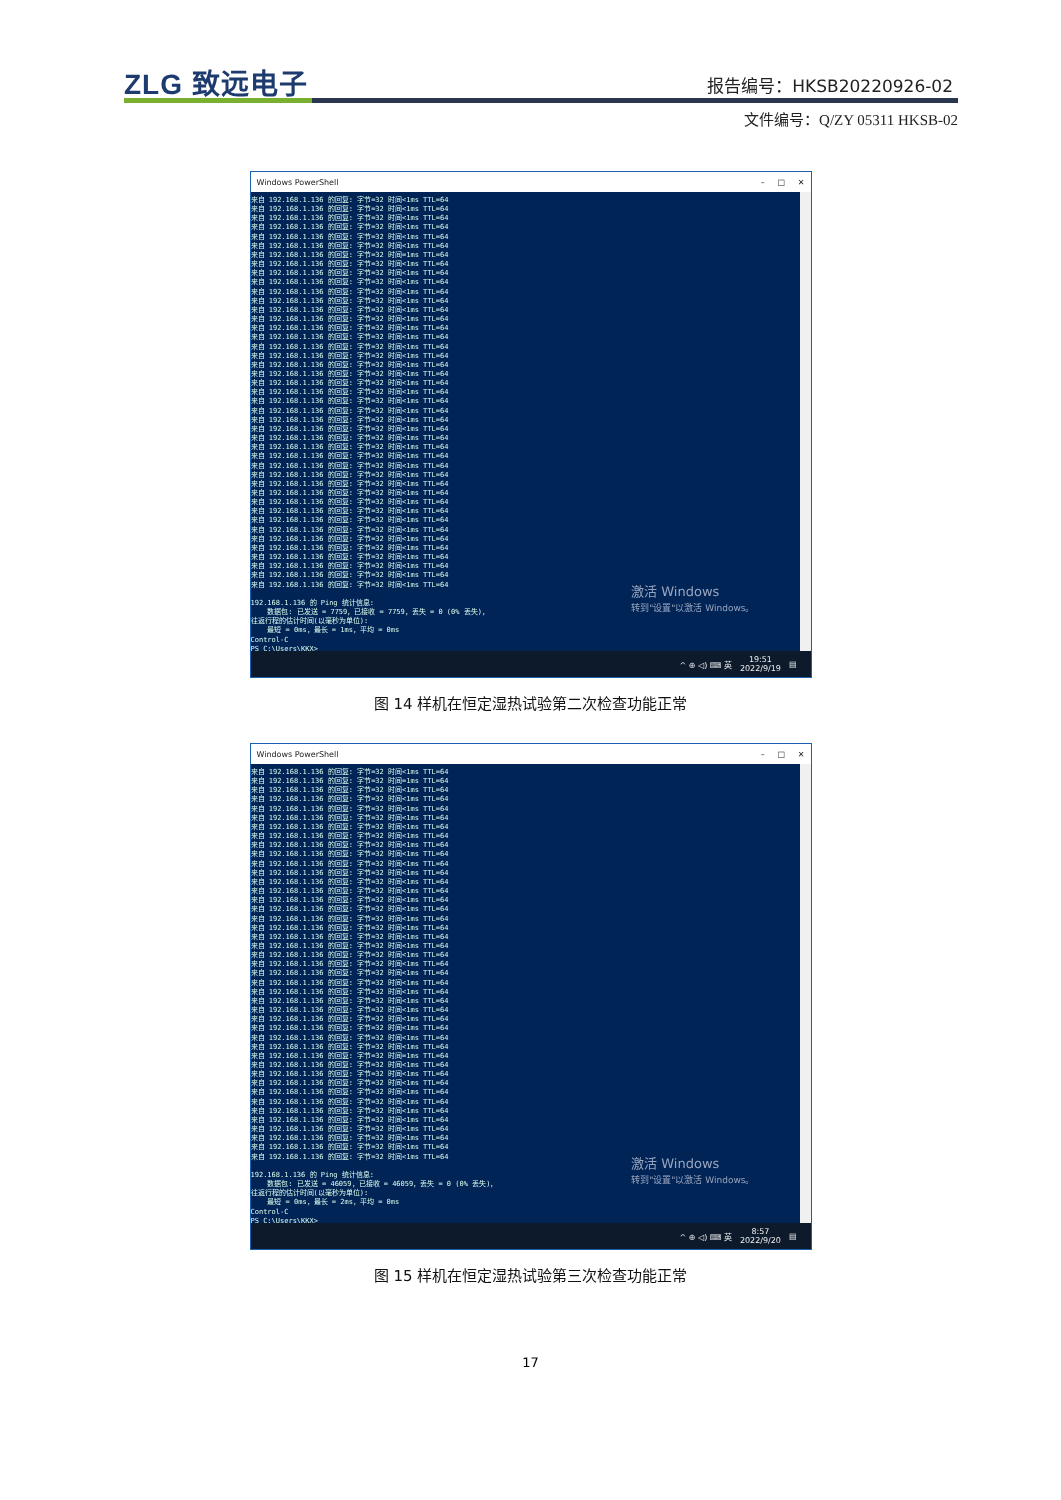ZLG 致远电子 报告编号：HKSB20220926-02
文件编号：Q/ZY 05311 HKSB-02
Windows PowerShell – □ ✕
来自 192.168.1.136 的回复: 字节=32 时间<1ms TTL=64 来自 192.168.1.136 的回复: 字节=32 时间<1ms TTL=64 来自 192.168.1.136 的回复: 字节=32 时间<1ms TTL=64 来自 192.168.1.136 的回复: 字节=32 时间<1ms TTL=64 来自 192.168.1.136 的回复: 字节=32 时间<1ms TTL=64 来自 192.168.1.136 的回复: 字节=32 时间<1ms TTL=64 来自 192.168.1.136 的回复: 字节=32 时间=1ms TTL=64 来自 192.168.1.136 的回复: 字节=32 时间<1ms TTL=64 来自 192.168.1.136 的回复: 字节=32 时间<1ms TTL=64 来自 192.168.1.136 的回复: 字节=32 时间<1ms TTL=64 来自 192.168.1.136 的回复: 字节=32 时间<1ms TTL=64 来自 192.168.1.136 的回复: 字节=32 时间<1ms TTL=64 来自 192.168.1.136 的回复: 字节=32 时间<1ms TTL=64 来自 192.168.1.136 的回复: 字节=32 时间<1ms TTL=64 来自 192.168.1.136 的回复: 字节=32 时间<1ms TTL=64 来自 192.168.1.136 的回复: 字节=32 时间<1ms TTL=64 来自 192.168.1.136 的回复: 字节=32 时间<1ms TTL=64 来自 192.168.1.136 的回复: 字节=32 时间<1ms TTL=64 来自 192.168.1.136 的回复: 字节=32 时间<1ms TTL=64 来自 192.168.1.136 的回复: 字节=32 时间<1ms TTL=64 来自 192.168.1.136 的回复: 字节=32 时间<1ms TTL=64 来自 192.168.1.136 的回复: 字节=32 时间<1ms TTL=64 来自 192.168.1.136 的回复: 字节=32 时间<1ms TTL=64 来自 192.168.1.136 的回复: 字节=32 时间<1ms TTL=64 来自 192.168.1.136 的回复: 字节=32 时间<1ms TTL=64 来自 192.168.1.136 的回复: 字节=32 时间<1ms TTL=64 来自 192.168.1.136 的回复: 字节=32 时间<1ms TTL=64 来自 192.168.1.136 的回复: 字节=32 时间<1ms TTL=64 来自 192.168.1.136 的回复: 字节=32 时间<1ms TTL=64 来自 192.168.1.136 的回复: 字节=32 时间<1ms TTL=64 来自 192.168.1.136 的回复: 字节=32 时间<1ms TTL=64 来自 192.168.1.136 的回复: 字节=32 时间<1ms TTL=64 来自 192.168.1.136 的回复: 字节=32 时间<1ms TTL=64 来自 192.168.1.136 的回复: 字节=32 时间<1ms TTL=64 来自 192.168.1.136 的回复: 字节=32 时间<1ms TTL=64 来自 192.168.1.136 的回复: 字节=32 时间<1ms TTL=64 来自 192.168.1.136 的回复: 字节=32 时间<1ms TTL=64 来自 192.168.1.136 的回复: 字节=32 时间<1ms TTL=64 来自 192.168.1.136 的回复: 字节=32 时间<1ms TTL=64 来自 192.168.1.136 的回复: 字节=32 时间<1ms TTL=64 来自 192.168.1.136 的回复: 字节=32 时间<1ms TTL=64 来自 192.168.1.136 的回复: 字节=32 时间<1ms TTL=64 来自 192.168.1.136 的回复: 字节=32 时间<1ms TTL=64 192.168.1.136 的 Ping 统计信息: 数据包: 已发送 = 7759，已接收 = 7759，丢失 = 0 (0% 丢失)， 往返行程的估计时间(以毫秒为单位): 最短 = 0ms，最长 = 1ms，平均 = 0ms Control-C PS C:\Users\KKX>
激活 Windows
转到"设置"以激活 Windows。
^ ⊕ ◁) ⌨ 英 19:51
2022/9/19 ▤
图 14 样机在恒定湿热试验第二次检查功能正常
Windows PowerShell – □ ✕
来自 192.168.1.136 的回复: 字节=32 时间<1ms TTL=64 来自 192.168.1.136 的回复: 字节=32 时间=1ms TTL=64 来自 192.168.1.136 的回复: 字节=32 时间<1ms TTL=64 来自 192.168.1.136 的回复: 字节=32 时间<1ms TTL=64 来自 192.168.1.136 的回复: 字节=32 时间<1ms TTL=64 来自 192.168.1.136 的回复: 字节=32 时间<1ms TTL=64 来自 192.168.1.136 的回复: 字节=32 时间<1ms TTL=64 来自 192.168.1.136 的回复: 字节=32 时间<1ms TTL=64 来自 192.168.1.136 的回复: 字节=32 时间<1ms TTL=64 来自 192.168.1.136 的回复: 字节=32 时间<1ms TTL=64 来自 192.168.1.136 的回复: 字节=32 时间<1ms TTL=64 来自 192.168.1.136 的回复: 字节=32 时间<1ms TTL=64 来自 192.168.1.136 的回复: 字节=32 时间<1ms TTL=64 来自 192.168.1.136 的回复: 字节=32 时间<1ms TTL=64 来自 192.168.1.136 的回复: 字节=32 时间<1ms TTL=64 来自 192.168.1.136 的回复: 字节=32 时间<1ms TTL=64 来自 192.168.1.136 的回复: 字节=32 时间<1ms TTL=64 来自 192.168.1.136 的回复: 字节=32 时间<1ms TTL=64 来自 192.168.1.136 的回复: 字节=32 时间<1ms TTL=64 来自 192.168.1.136 的回复: 字节=32 时间<1ms TTL=64 来自 192.168.1.136 的回复: 字节=32 时间<1ms TTL=64 来自 192.168.1.136 的回复: 字节=32 时间<1ms TTL=64 来自 192.168.1.136 的回复: 字节=32 时间<1ms TTL=64 来自 192.168.1.136 的回复: 字节=32 时间<1ms TTL=64 来自 192.168.1.136 的回复: 字节=32 时间<1ms TTL=64 来自 192.168.1.136 的回复: 字节=32 时间<1ms TTL=64 来自 192.168.1.136 的回复: 字节=32 时间<1ms TTL=64 来自 192.168.1.136 的回复: 字节=32 时间<1ms TTL=64 来自 192.168.1.136 的回复: 字节=32 时间<1ms TTL=64 来自 192.168.1.136 的回复: 字节=32 时间<1ms TTL=64 来自 192.168.1.136 的回复: 字节=32 时间<1ms TTL=64 来自 192.168.1.136 的回复: 字节=32 时间=1ms TTL=64 来自 192.168.1.136 的回复: 字节=32 时间<1ms TTL=64 来自 192.168.1.136 的回复: 字节=32 时间<1ms TTL=64 来自 192.168.1.136 的回复: 字节=32 时间<1ms TTL=64 来自 192.168.1.136 的回复: 字节=32 时间<1ms TTL=64 来自 192.168.1.136 的回复: 字节=32 时间<1ms TTL=64 来自 192.168.1.136 的回复: 字节=32 时间<1ms TTL=64 来自 192.168.1.136 的回复: 字节=32 时间<1ms TTL=64 来自 192.168.1.136 的回复: 字节=32 时间<1ms TTL=64 来自 192.168.1.136 的回复: 字节=32 时间<1ms TTL=64 来自 192.168.1.136 的回复: 字节=32 时间<1ms TTL=64 来自 192.168.1.136 的回复: 字节=32 时间<1ms TTL=64 192.168.1.136 的 Ping 统计信息: 数据包: 已发送 = 46059，已接收 = 46059，丢失 = 0 (0% 丢失)， 往返行程的估计时间(以毫秒为单位): 最短 = 0ms，最长 = 2ms，平均 = 0ms Control-C PS C:\Users\KKX>
激活 Windows
转到"设置"以激活 Windows。
^ ⊕ ◁) ⌨ 英 8:57
2022/9/20 ▤
图 15 样机在恒定湿热试验第三次检查功能正常
17